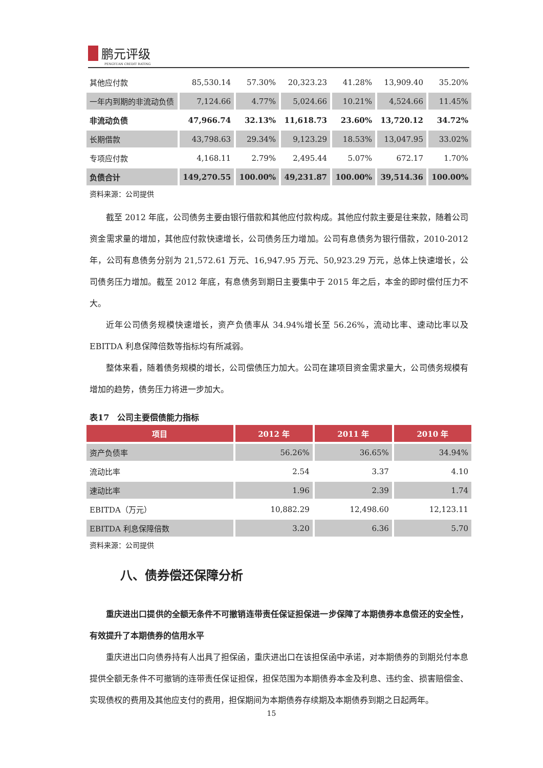鹏元评级
PENGYUAN CREDIT RATING
| 其他应付款 | 85,530.14 | 57.30% | 20,323.23 | 41.28% | 13,909.40 | 35.20% |
| 一年内到期的非流动负债 | 7,124.66 | 4.77% | 5,024.66 | 10.21% | 4,524.66 | 11.45% |
| 非流动负债 | 47,966.74 | 32.13% | 11,618.73 | 23.60% | 13,720.12 | 34.72% |
| 长期借款 | 43,798.63 | 29.34% | 9,123.29 | 18.53% | 13,047.95 | 33.02% |
| 专项应付款 | 4,168.11 | 2.79% | 2,495.44 | 5.07% | 672.17 | 1.70% |
| 负债合计 | 149,270.55 | 100.00% | 49,231.87 | 100.00% | 39,514.36 | 100.00% |
资料来源：公司提供
截至 2012 年底，公司债务主要由银行借款和其他应付款构成。其他应付款主要是往来款，随着公司资金需求量的增加，其他应付款快速增长，公司债务压力增加。公司有息债务为银行借款，2010-2012 年，公司有息债务分别为 21,572.61 万元、16,947.95 万元、50,923.29 万元，总体上快速增长，公司债务压力增加。截至 2012 年底，有息债务到期日主要集中于 2015 年之后，本金的即时偿付压力不大。
近年公司债务规模快速增长，资产负债率从 34.94%增长至 56.26%，流动比率、速动比率以及 EBITDA 利息保障倍数等指标均有所减弱。
整体来看，随着债务规模的增长，公司偿债压力加大。公司在建项目资金需求量大，公司债务规模有增加的趋势，债务压力将进一步加大。
表17　公司主要偿债能力指标
| 项目 | 2012 年 | 2011 年 | 2010 年 |
| --- | --- | --- | --- |
| 资产负债率 | 56.26% | 36.65% | 34.94% |
| 流动比率 | 2.54 | 3.37 | 4.10 |
| 速动比率 | 1.96 | 2.39 | 1.74 |
| EBITDA（万元） | 10,882.29 | 12,498.60 | 12,123.11 |
| EBITDA 利息保障倍数 | 3.20 | 6.36 | 5.70 |
资料来源：公司提供
八、债券偿还保障分析
重庆进出口提供的全额无条件不可撤销连带责任保证担保进一步保障了本期债券本息偿还的安全性，有效提升了本期债券的信用水平
重庆进出口向债券持有人出具了担保函，重庆进出口在该担保函中承诺，对本期债券的到期兑付本息提供全额无条件不可撤销的连带责任保证担保，担保范围为本期债券本金及利息、违约金、损害赔偿金、实现债权的费用及其他应支付的费用，担保期间为本期债券存续期及本期债券到期之日起两年。
15